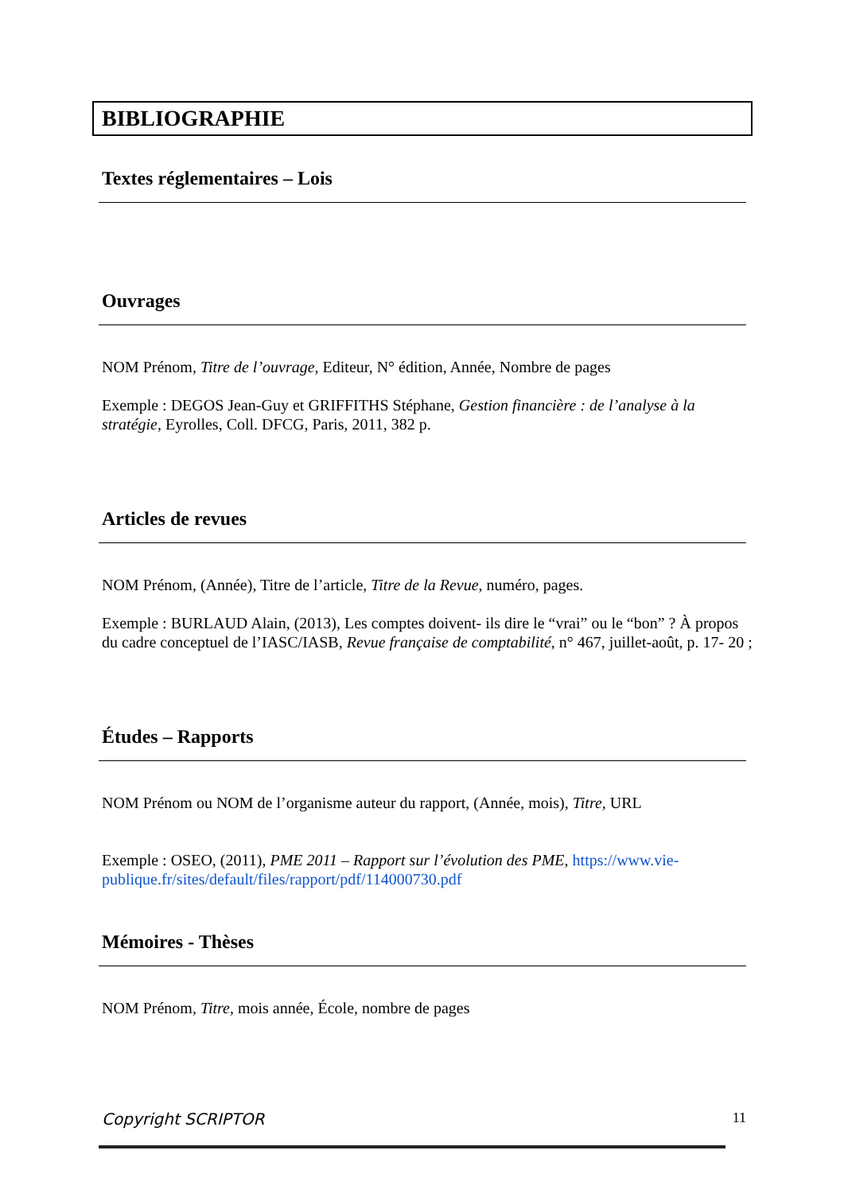BIBLIOGRAPHIE
Textes réglementaires – Lois
Ouvrages
NOM Prénom, Titre de l’ouvrage, Editeur, N° édition, Année, Nombre de pages
Exemple : DEGOS Jean-Guy et GRIFFITHS Stéphane, Gestion financière : de l’analyse à la stratégie, Eyrolles, Coll. DFCG, Paris, 2011, 382 p.
Articles de revues
NOM Prénom, (Année), Titre de l’article, Titre de la Revue, numéro, pages.
Exemple : BURLAUD Alain, (2013), Les comptes doivent- ils dire le “vrai” ou le “bon” ? À propos du cadre conceptuel de l’IASC/IASB, Revue française de comptabilité, n° 467, juillet-août, p. 17- 20 ;
Études – Rapports
NOM Prénom ou NOM de l’organisme auteur du rapport, (Année, mois), Titre, URL
Exemple : OSEO, (2011), PME 2011 – Rapport sur l’évolution des PME, https://www.vie-publique.fr/sites/default/files/rapport/pdf/114000730.pdf
Mémoires - Thèses
NOM Prénom, Titre, mois année, École, nombre de pages
Copyright SCRIPTOR 11